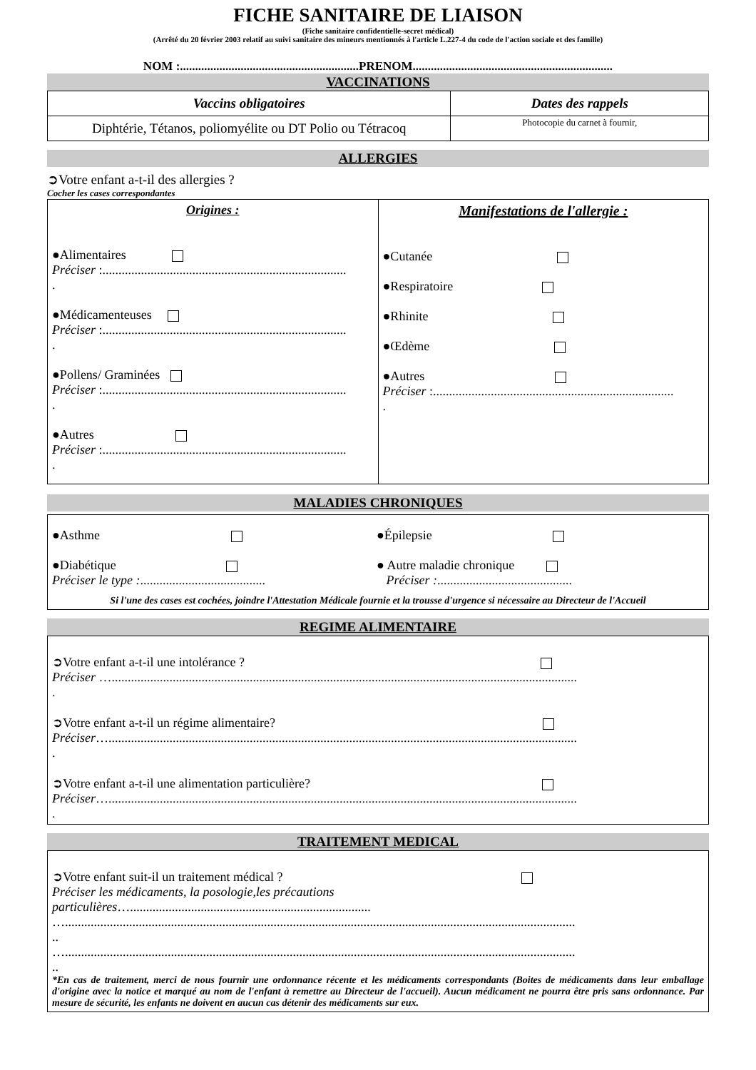FICHE SANITAIRE DE LIAISON
(Fiche sanitaire confidentielle-secret médical)
(Arrêté du 20 février 2003 relatif au suivi sanitaire des mineurs mentionnés à l'article L.227-4 du code de l'action sociale et des famille)
NOM :...........................................................PRENOM..................................................................
VACCINATIONS
| Vaccins obligatoires | Dates des rappels |
| --- | --- |
| Diphtérie, Tétanos, poliomyélite ou DT Polio ou Tétracoq | Photocopie du carnet à fournir, |
ALLERGIES
➲Votre enfant a-t-il des allergies ?
Cocher les cases correspondantes
| Origines : ●Alimentaires Préciser :............................................................................ . ●Médicamenteuses Préciser :............................................................................ . ●Pollens/ Graminées Préciser :............................................................................ . ●Autres Préciser :............................................................................ . | Manifestations de l'allergie : ●Cutanée ●Respiratoire ●Rhinite ●Œdème ●Autres Préciser :........................................................................... . |
MALADIES CHRONIQUES
●Asthme ●Épilepsie
●Diabétique
Préciser le type :.......................................
● Autre maladie chronique
Préciser :..........................................
Si l'une des cases est cochées, joindre l'Attestation Médicale fournie et la trousse d'urgence si nécessaire au Directeur de l'Accueil
REGIME ALIMENTAIRE
➲Votre enfant a-t-il une intolérance ?
Préciser ….................................................................................................................................................
.
➲Votre enfant a-t-il un régime alimentaire?
Préciser…..................................................................................................................................................
.
➲Votre enfant a-t-il une alimentation particulière?
Préciser…..................................................................................................................................................
.
TRAITEMENT MEDICAL
➲Votre enfant suit-il un traitement médical ?
Préciser les médicaments, la posologie,les précautions
particulières…...........................................................................
…...............................................................................................................................................................
..
…...............................................................................................................................................................
..
*En cas de traitement, merci de nous fournir une ordonnance récente et les médicaments correspondants (Boites de médicaments dans leur emballage d'origine avec la notice et marqué au nom de l'enfant à remettre au Directeur de l'accueil). Aucun médicament ne pourra être pris sans ordonnance. Par mesure de sécurité, les enfants ne doivent en aucun cas détenir des médicaments sur eux.